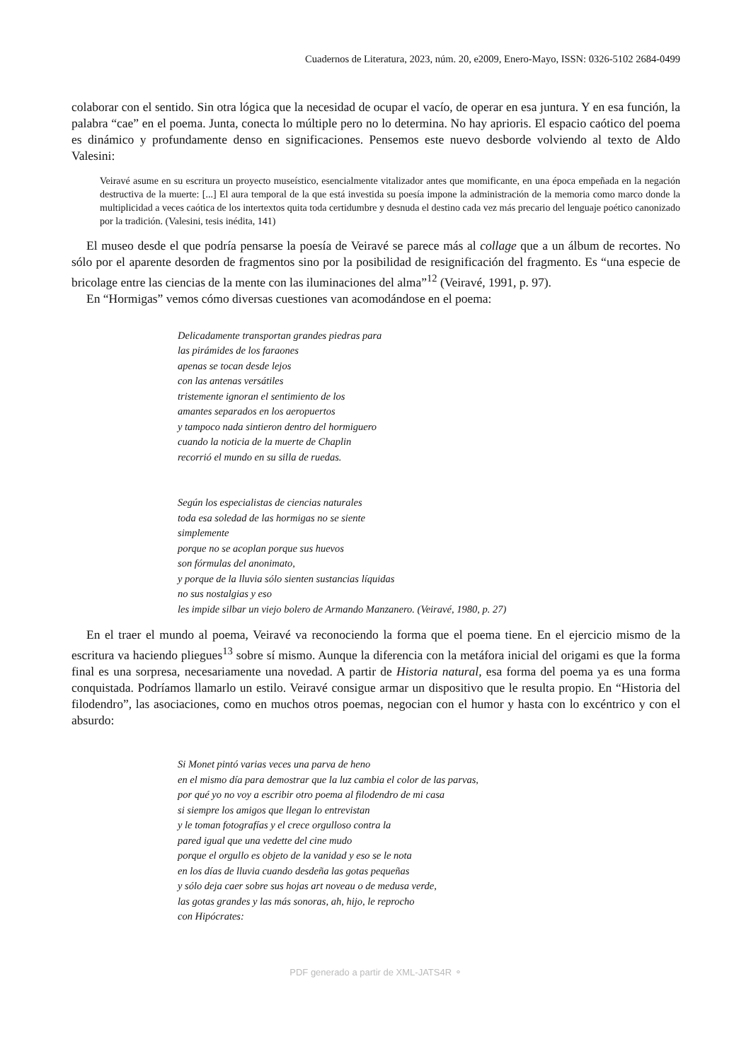Cuadernos de Literatura, 2023, núm. 20, e2009, Enero-Mayo, ISSN: 0326-5102 2684-0499
colaborar con el sentido. Sin otra lógica que la necesidad de ocupar el vacío, de operar en esa juntura. Y en esa función, la palabra “cae” en el poema. Junta, conecta lo múltiple pero no lo determina. No hay aprioris. El espacio caótico del poema es dinámico y profundamente denso en significaciones. Pensemos este nuevo desborde volviendo al texto de Aldo Valesini:
Veiravé asume en su escritura un proyecto museístico, esencialmente vitalizador antes que momificante, en una época empeñada en la negación destructiva de la muerte: [...] El aura temporal de la que está investida su poesía impone la administración de la memoria como marco donde la multiplicidad a veces caótica de los intertextos quita toda certidumbre y desnuda el destino cada vez más precario del lenguaje poético canonizado por la tradición. (Valesini, tesis inédita, 141)
El museo desde el que podría pensarse la poesía de Veiravé se parece más al collage que a un álbum de recortes. No sólo por el aparente desorden de fragmentos sino por la posibilidad de resignificación del fragmento. Es “una especie de bricolage entre las ciencias de la mente con las iluminaciones del alma”<sup>12</sup> (Veiravé, 1991, p. 97).
En “Hormigas” vemos cómo diversas cuestiones van acomodándose en el poema:
Delicadamente transportan grandes piedras para
las pirámides de los faraones
apenas se tocan desde lejos
con las antenas versátiles
tristemente ignoran el sentimiento de los
amantes separados en los aeropuertos
y tampoco nada sintieron dentro del hormiguero
cuando la noticia de la muerte de Chaplin
recorrió el mundo en su silla de ruedas.
Según los especialistas de ciencias naturales
toda esa soledad de las hormigas no se siente
simplemente
porque no se acoplan porque sus huevos
son fórmulas del anonimato,
y porque de la lluvia sólo sienten sustancias líquidas
no sus nostalgias y eso
les impide silbar un viejo bolero de Armando Manzanero. (Veiravé, 1980, p. 27)
En el traer el mundo al poema, Veiravé va reconociendo la forma que el poema tiene. En el ejercicio mismo de la escritura va haciendo pliegues<sup>13</sup> sobre sí mismo. Aunque la diferencia con la metáfora inicial del origami es que la forma final es una sorpresa, necesariamente una novedad. A partir de Historia natural, esa forma del poema ya es una forma conquistada. Podríamos llamarlo un estilo. Veiravé consigue armar un dispositivo que le resulta propio. En “Historia del filodendro”, las asociaciones, como en muchos otros poemas, negocian con el humor y hasta con lo excéntrico y con el absurdo:
Si Monet pintó varias veces una parva de heno
en el mismo día para demostrar que la luz cambia el color de las parvas,
por qué yo no voy a escribir otro poema al filodendro de mi casa
si siempre los amigos que llegan lo entrevistan
y le toman fotografías y el crece orgulloso contra la
pared igual que una vedette del cine mudo
porque el orgullo es objeto de la vanidad y eso se le nota
en los días de lluvia cuando desdeña las gotas pequeñas
y sólo deja caer sobre sus hojas art noveau o de medusa verde,
las gotas grandes y las más sonoras, ah, hijo, le reprocho
con Hipócrates:
PDF generado a partir de XML-JATS4R ⚬